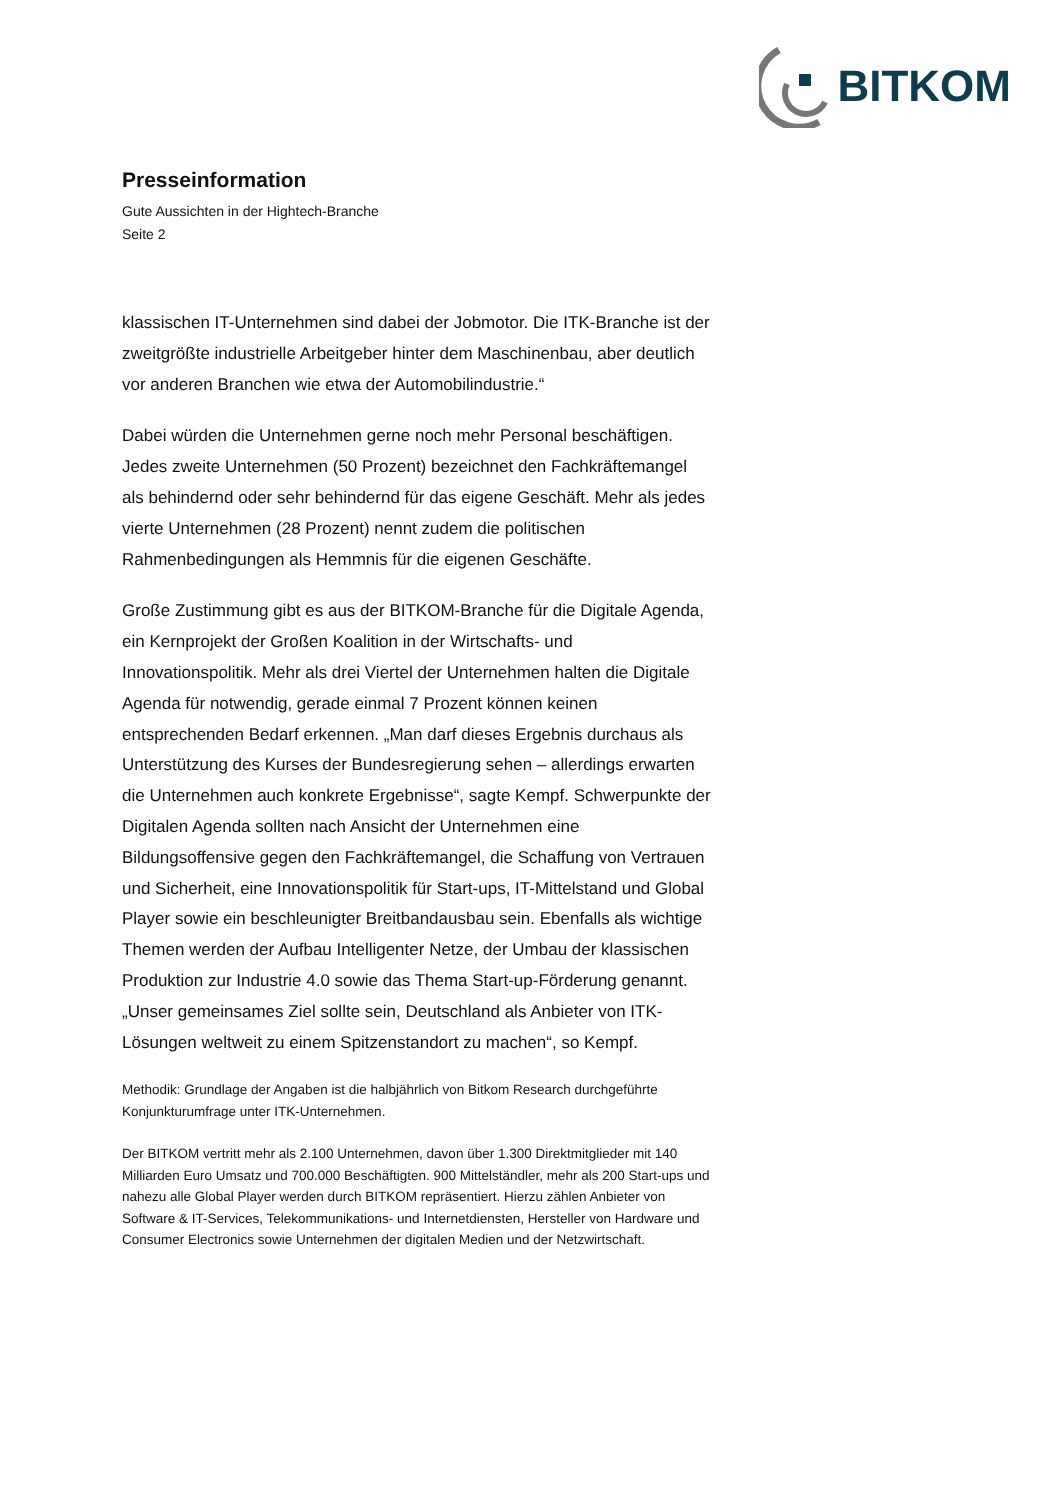BITKOM
Presseinformation
Gute Aussichten in der Hightech-Branche
Seite 2
klassischen IT-Unternehmen sind dabei der Jobmotor. Die ITK-Branche ist der zweitgrößte industrielle Arbeitgeber hinter dem Maschinenbau, aber deutlich vor anderen Branchen wie etwa der Automobilindustrie.“
Dabei würden die Unternehmen gerne noch mehr Personal beschäftigen. Jedes zweite Unternehmen (50 Prozent) bezeichnet den Fachkräftemangel als behindernd oder sehr behindernd für das eigene Geschäft. Mehr als jedes vierte Unternehmen (28 Prozent) nennt zudem die politischen Rahmenbedingungen als Hemmnis für die eigenen Geschäfte.
Große Zustimmung gibt es aus der BITKOM-Branche für die Digitale Agenda, ein Kernprojekt der Großen Koalition in der Wirtschafts- und Innovationspolitik. Mehr als drei Viertel der Unternehmen halten die Digitale Agenda für notwendig, gerade einmal 7 Prozent können keinen entsprechenden Bedarf erkennen. „Man darf dieses Ergebnis durchaus als Unterstützung des Kurses der Bundesregierung sehen – allerdings erwarten die Unternehmen auch konkrete Ergebnisse“, sagte Kempf. Schwerpunkte der Digitalen Agenda sollten nach Ansicht der Unternehmen eine Bildungsoffensive gegen den Fachkräftemangel, die Schaffung von Vertrauen und Sicherheit, eine Innovationspolitik für Start-ups, IT-Mittelstand und Global Player sowie ein beschleunigter Breitbandausbau sein. Ebenfalls als wichtige Themen werden der Aufbau Intelligenter Netze, der Umbau der klassischen Produktion zur Industrie 4.0 sowie das Thema Start-up-Förderung genannt. „Unser gemeinsames Ziel sollte sein, Deutschland als Anbieter von ITK-Lösungen weltweit zu einem Spitzenstandort zu machen“, so Kempf.
Methodik: Grundlage der Angaben ist die halbjährlich von Bitkom Research durchgeführte Konjunkturumfrage unter ITK-Unternehmen.
Der BITKOM vertritt mehr als 2.100 Unternehmen, davon über 1.300 Direktmitglieder mit 140 Milliarden Euro Umsatz und 700.000 Beschäftigten. 900 Mittelständler, mehr als 200 Start-ups und nahezu alle Global Player werden durch BITKOM repräsentiert. Hierzu zählen Anbieter von Software & IT-Services, Telekommunikations- und Internetdiensten, Hersteller von Hardware und Consumer Electronics sowie Unternehmen der digitalen Medien und der Netzwirtschaft.